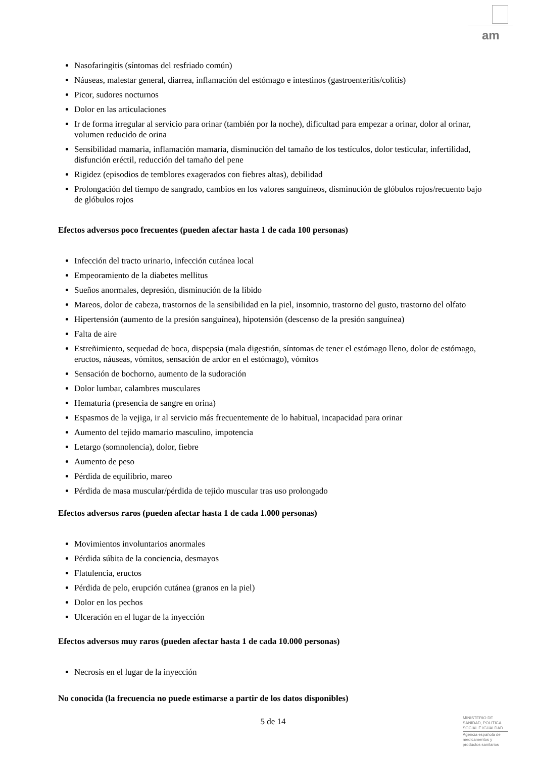am
Nasofaringitis (síntomas del resfriado común)
Náuseas, malestar general, diarrea, inflamación del estómago e intestinos (gastroenteritis/colitis)
Picor, sudores nocturnos
Dolor en las articulaciones
Ir de forma irregular al servicio para orinar (también por la noche), dificultad para empezar a orinar, dolor al orinar, volumen reducido de orina
Sensibilidad mamaria, inflamación mamaria, disminución del tamaño de los testículos, dolor testicular, infertilidad, disfunción eréctil, reducción del tamaño del pene
Rigidez (episodios de temblores exagerados con fiebres altas), debilidad
Prolongación del tiempo de sangrado, cambios en los valores sanguíneos, disminución de glóbulos rojos/recuento bajo de glóbulos rojos
Efectos adversos poco frecuentes (pueden afectar hasta 1 de cada 100 personas)
Infección del tracto urinario, infección cutánea local
Empeoramiento de la diabetes mellitus
Sueños anormales, depresión, disminución de la libido
Mareos, dolor de cabeza, trastornos de la sensibilidad en la piel, insomnio, trastorno del gusto, trastorno del olfato
Hipertensión (aumento de la presión sanguínea), hipotensión (descenso de la presión sanguínea)
Falta de aire
Estreñimiento, sequedad de boca, dispepsia (mala digestión, síntomas de tener el estómago lleno, dolor de estómago, eructos, náuseas, vómitos, sensación de ardor en el estómago), vómitos
Sensación de bochorno, aumento de la sudoración
Dolor lumbar, calambres musculares
Hematuria (presencia de sangre en orina)
Espasmos de la vejiga, ir al servicio más frecuentemente de lo habitual, incapacidad para orinar
Aumento del tejido mamario masculino, impotencia
Letargo (somnolencia), dolor, fiebre
Aumento de peso
Pérdida de equilibrio, mareo
Pérdida de masa muscular/pérdida de tejido muscular tras uso prolongado
Efectos adversos raros (pueden afectar hasta 1 de cada 1.000 personas)
Movimientos involuntarios anormales
Pérdida súbita de la conciencia, desmayos
Flatulencia, eructos
Pérdida de pelo, erupción cutánea (granos en la piel)
Dolor en los pechos
Ulceración en el lugar de la inyección
Efectos adversos muy raros (pueden afectar hasta 1 de cada 10.000 personas)
Necrosis en el lugar de la inyección
No conocida (la frecuencia no puede estimarse a partir de los datos disponibles)
5 de 14
MINISTERIO DE
SANIDAD, POLITICA
SOCIAL E IGUALDAD
Agencia española de
medicamentos y
productos sanitarios